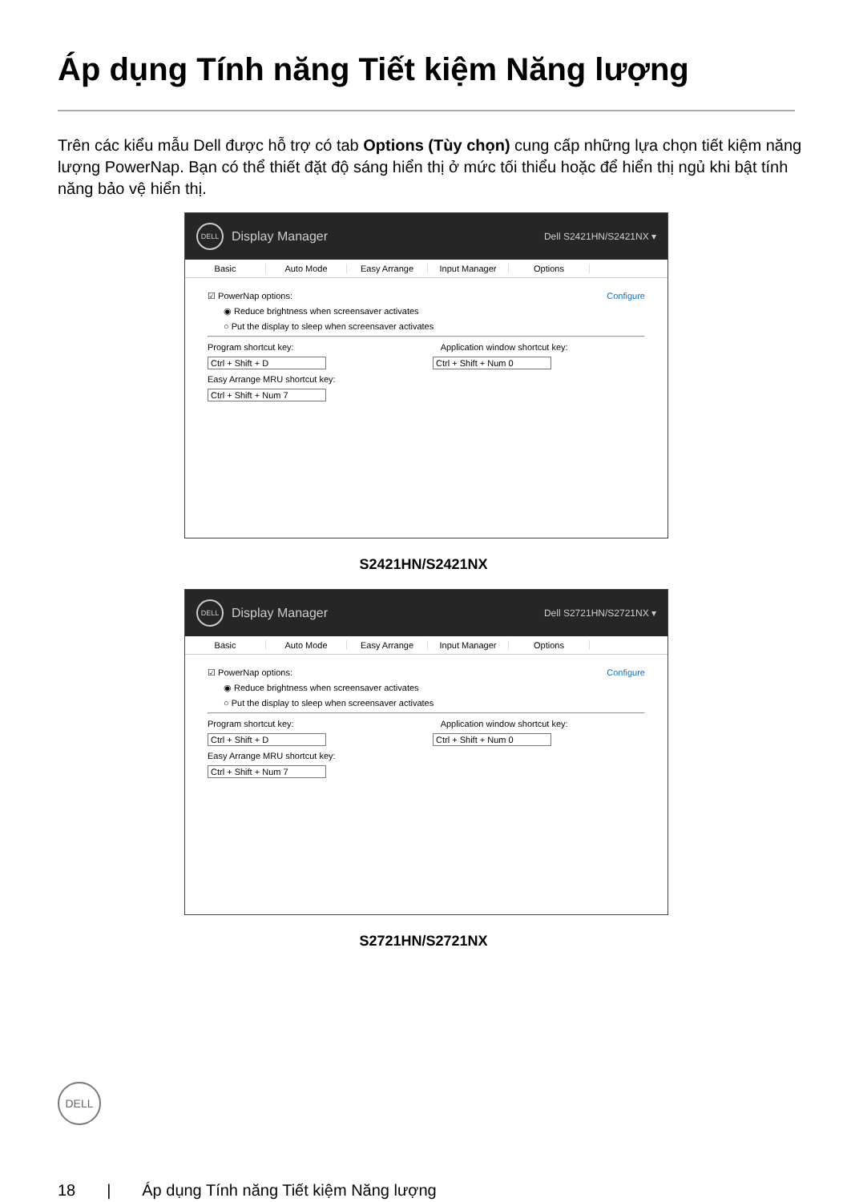Áp dụng Tính năng Tiết kiệm Năng lượng
Trên các kiểu mẫu Dell được hỗ trợ có tab Options (Tùy chọn) cung cấp những lựa chọn tiết kiệm năng lượng PowerNap. Bạn có thể thiết đặt độ sáng hiển thị ở mức tối thiểu hoặc để hiển thị ngủ khi bật tính năng bảo vệ hiển thị.
DELL
Display Manager Dell S2421HN/S2421NX ▾
Basic Auto Mode Easy Arrange Input Manager Options
☑ PowerNap options: Configure
◉ Reduce brightness when screensaver activates
○ Put the display to sleep when screensaver activates
Program shortcut key: Application window shortcut key:
Ctrl + Shift + D Ctrl + Shift + Num 0
Easy Arrange MRU shortcut key:
Ctrl + Shift + Num 7
S2421HN/S2421NX
DELL
Display Manager Dell S2721HN/S2721NX ▾
Basic Auto Mode Easy Arrange Input Manager Options
☑ PowerNap options: Configure
◉ Reduce brightness when screensaver activates
○ Put the display to sleep when screensaver activates
Program shortcut key: Application window shortcut key:
Ctrl + Shift + D Ctrl + Shift + Num 0
Easy Arrange MRU shortcut key:
Ctrl + Shift + Num 7
S2721HN/S2721NX
DELL
18 | Áp dụng Tính năng Tiết kiệm Năng lượng